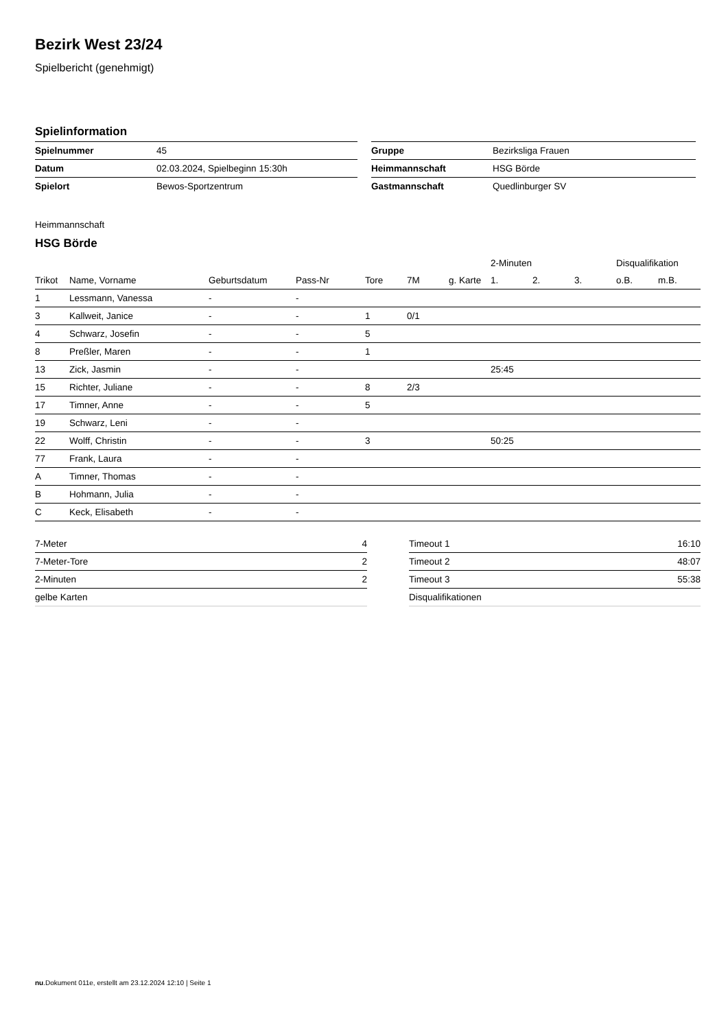Bezirk West 23/24
Spielbericht (genehmigt)
Spielinformation
| Spielnummer | 45 |
| Datum | 02.03.2024, Spielbeginn 15:30h |
| Spielort | Bewos-Sportzentrum |
| Gruppe | Bezirksliga Frauen |
| Heimmannschaft | HSG Börde |
| Gastmannschaft | Quedlinburger SV |
Heimmannschaft
HSG Börde
| | | | | | | | 2-Minuten | | | Disqualifikation | |
| --- | --- | --- | --- | --- | --- | --- | --- | --- | --- | --- | --- |
| Trikot | Name, Vorname | Geburtsdatum | Pass-Nr | Tore | 7M | g. Karte | 1. | 2. | 3. | o.B. | m.B. |
| 1 | Lessmann, Vanessa | - | - | | | | | | | | |
| 3 | Kallweit, Janice | - | - | 1 | 0/1 | | | | | | |
| 4 | Schwarz, Josefin | - | - | 5 | | | | | | | |
| 8 | Preßler, Maren | - | - | 1 | | | | | | | |
| 13 | Zick, Jasmin | - | - | | | | 25:45 | | | | |
| 15 | Richter, Juliane | - | - | 8 | 2/3 | | | | | | |
| 17 | Timner, Anne | - | - | 5 | | | | | | | |
| 19 | Schwarz, Leni | - | - | | | | | | | | |
| 22 | Wolff, Christin | - | - | 3 | | | 50:25 | | | | |
| 77 | Frank, Laura | - | - | | | | | | | | |
| A | Timner, Thomas | - | - | | | | | | | | |
| B | Hohmann, Julia | - | - | | | | | | | | |
| C | Keck, Elisabeth | - | - | | | | | | | | |
| 7-Meter | 4 |
| 7-Meter-Tore | 2 |
| 2-Minuten | 2 |
| gelbe Karten | |
| Timeout 1 | 16:10 |
| Timeout 2 | 48:07 |
| Timeout 3 | 55:38 |
| Disqualifikationen | |
nu.Dokument 011e, erstellt am 23.12.2024 12:10 | Seite 1